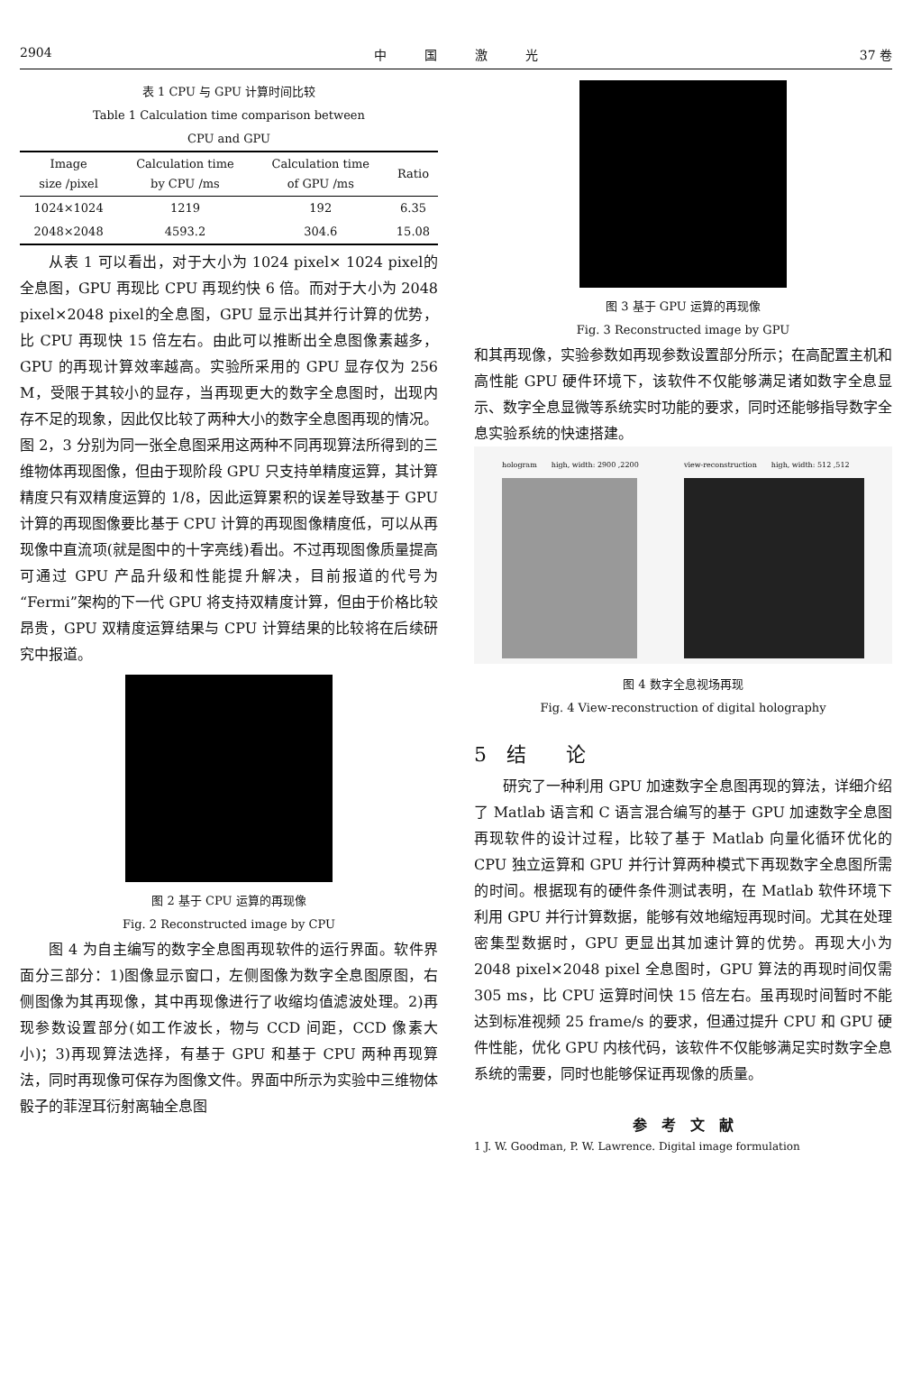2904 中　　　国　　　激　　　光 37 卷
表 1 CPU 与 GPU 计算时间比较
Table 1 Calculation time comparison between
CPU and GPU
| Image size /pixel | Calculation time by CPU /ms | Calculation time of GPU /ms | Ratio |
| --- | --- | --- | --- |
| 1024×1024 | 1219 | 192 | 6.35 |
| 2048×2048 | 4593.2 | 304.6 | 15.08 |
从表 1 可以看出，对于大小为 1024 pixel× 1024 pixel的全息图，GPU 再现比 CPU 再现约快 6 倍。而对于大小为 2048 pixel×2048 pixel的全息图，GPU 显示出其并行计算的优势，比 CPU 再现快 15 倍左右。由此可以推断出全息图像素越多，GPU 的再现计算效率越高。实验所采用的 GPU 显存仅为 256 M，受限于其较小的显存，当再现更大的数字全息图时，出现内存不足的现象，因此仅比较了两种大小的数字全息图再现的情况。图 2，3 分别为同一张全息图采用这两种不同再现算法所得到的三维物体再现图像，但由于现阶段 GPU 只支持单精度运算，其计算精度只有双精度运算的 1/8，因此运算累积的误差导致基于 GPU 计算的再现图像要比基于 CPU 计算的再现图像精度低，可以从再现像中直流项(就是图中的十字亮线)看出。不过再现图像质量提高可通过 GPU 产品升级和性能提升解决，目前报道的代号为“Fermi”架构的下一代 GPU 将支持双精度计算，但由于价格比较昂贵，GPU 双精度运算结果与 CPU 计算结果的比较将在后续研究中报道。
图 2 基于 CPU 运算的再现像
Fig. 2 Reconstructed image by CPU
图 4 为自主编写的数字全息图再现软件的运行界面。软件界面分三部分：1)图像显示窗口，左侧图像为数字全息图原图，右侧图像为其再现像，其中再现像进行了收缩均值滤波处理。2)再现参数设置部分(如工作波长，物与 CCD 间距，CCD 像素大小)；3)再现算法选择，有基于 GPU 和基于 CPU 两种再现算法，同时再现像可保存为图像文件。界面中所示为实验中三维物体骰子的菲涅耳衍射离轴全息图
图 3 基于 GPU 运算的再现像
Fig. 3 Reconstructed image by GPU
和其再现像，实验参数如再现参数设置部分所示；在高配置主机和高性能 GPU 硬件环境下，该软件不仅能够满足诸如数字全息显示、数字全息显微等系统实时功能的要求，同时还能够指导数字全息实验系统的快速搭建。
hologram　　high, width: 2900 ,2200
view-reconstruction　　high, width: 512 ,512
图 4 数字全息视场再现
Fig. 4 View-reconstruction of digital holography
5　结　　论
研究了一种利用 GPU 加速数字全息图再现的算法，详细介绍了 Matlab 语言和 C 语言混合编写的基于 GPU 加速数字全息图再现软件的设计过程，比较了基于 Matlab 向量化循环优化的 CPU 独立运算和 GPU 并行计算两种模式下再现数字全息图所需的时间。根据现有的硬件条件测试表明，在 Matlab 软件环境下利用 GPU 并行计算数据，能够有效地缩短再现时间。尤其在处理密集型数据时，GPU 更显出其加速计算的优势。再现大小为 2048 pixel×2048 pixel 全息图时，GPU 算法的再现时间仅需 305 ms，比 CPU 运算时间快 15 倍左右。虽再现时间暂时不能达到标准视频 25 frame/s 的要求，但通过提升 CPU 和 GPU 硬件性能，优化 GPU 内核代码，该软件不仅能够满足实时数字全息系统的需要，同时也能够保证再现像的质量。
参　考　文　献
1 J. W. Goodman, P. W. Lawrence. Digital image formulation